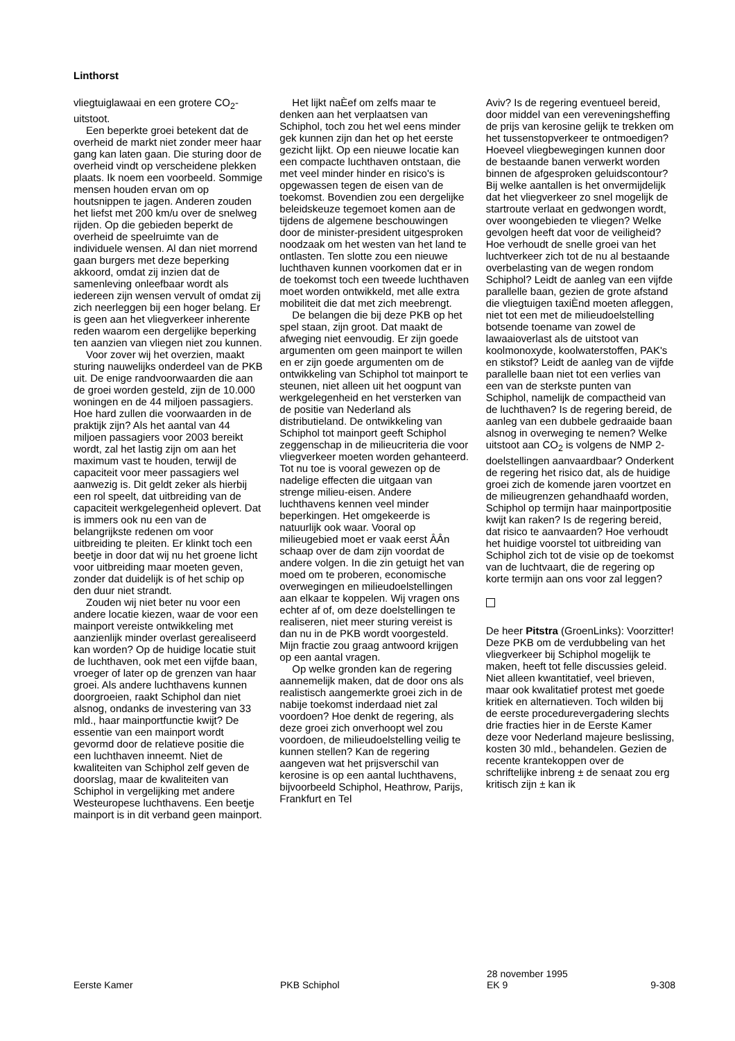Linthorst
vliegtuiglawaai en een grotere CO<sub>2</sub>-uitstoot.
Een beperkte groei betekent dat de overheid de markt niet zonder meer haar gang kan laten gaan. Die sturing door de overheid vindt op verscheidene plekken plaats. Ik noem een voorbeeld. Sommige mensen houden ervan om op houtsnippen te jagen. Anderen zouden het liefst met 200 km/u over de snelweg rijden. Op die gebieden beperkt de overheid de speelruimte van de individuele wensen. Al dan niet morrend gaan burgers met deze beperking akkoord, omdat zij inzien dat de samenleving onleefbaar wordt als iedereen zijn wensen vervult of omdat zij zich neerleggen bij een hoger belang. Er is geen aan het vliegverkeer inherente reden waarom een dergelijke beperking ten aanzien van vliegen niet zou kunnen.
Voor zover wij het overzien, maakt sturing nauwelijks onderdeel van de PKB uit. De enige randvoorwaarden die aan de groei worden gesteld, zijn de 10.000 woningen en de 44 miljoen passagiers. Hoe hard zullen die voorwaarden in de praktijk zijn? Als het aantal van 44 miljoen passagiers voor 2003 bereikt wordt, zal het lastig zijn om aan het maximum vast te houden, terwijl de capaciteit voor meer passagiers wel aanwezig is. Dit geldt zeker als hierbij een rol speelt, dat uitbreiding van de capaciteit werkgelegenheid oplevert. Dat is immers ook nu een van de belangrijkste redenen om voor uitbreiding te pleiten. Er klinkt toch een beetje in door dat wij nu het groene licht voor uitbreiding maar moeten geven, zonder dat duidelijk is of het schip op den duur niet strandt.
Zouden wij niet beter nu voor een andere locatie kiezen, waar de voor een mainport vereiste ontwikkeling met aanzienlijk minder overlast gerealiseerd kan worden? Op de huidige locatie stuit de luchthaven, ook met een vijfde baan, vroeger of later op de grenzen van haar groei. Als andere luchthavens kunnen doorgroeien, raakt Schiphol dan niet alsnog, ondanks de investering van 33 mld., haar mainportfunctie kwijt? De essentie van een mainport wordt gevormd door de relatieve positie die een luchthaven inneemt. Niet de kwaliteiten van Schiphol zelf geven de doorslag, maar de kwaliteiten van Schiphol in vergelijking met andere Westeuropese luchthavens. Een beetje mainport is in dit verband geen mainport.
Het lijkt naÈef om zelfs maar te denken aan het verplaatsen van Schiphol, toch zou het wel eens minder gek kunnen zijn dan het op het eerste gezicht lijkt. Op een nieuwe locatie kan een compacte luchthaven ontstaan, die met veel minder hinder en risico's is opgewassen tegen de eisen van de toekomst. Bovendien zou een dergelijke beleidskeuze tegemoet komen aan de tijdens de algemene beschouwingen door de minister-president uitgesproken noodzaak om het westen van het land te ontlasten. Ten slotte zou een nieuwe luchthaven kunnen voorkomen dat er in de toekomst toch een tweede luchthaven moet worden ontwikkeld, met alle extra mobiliteit die dat met zich meebrengt.
De belangen die bij deze PKB op het spel staan, zijn groot. Dat maakt de afweging niet eenvoudig. Er zijn goede argumenten om geen mainport te willen en er zijn goede argumenten om de ontwikkeling van Schiphol tot mainport te steunen, niet alleen uit het oogpunt van werkgelegenheid en het versterken van de positie van Nederland als distributieland. De ontwikkeling van Schiphol tot mainport geeft Schiphol zeggenschap in de milieucriteria die voor vliegverkeer moeten worden gehanteerd. Tot nu toe is vooral gewezen op de nadelige effecten die uitgaan van strenge milieu-eisen. Andere luchthavens kennen veel minder beperkingen. Het omgekeerde is natuurlijk ook waar. Vooral op milieugebied moet er vaak eerst ÂÂn schaap over de dam zijn voordat de andere volgen. In die zin getuigt het van moed om te proberen, economische overwegingen en milieudoelstellingen aan elkaar te koppelen. Wij vragen ons echter af of, om deze doelstellingen te realiseren, niet meer sturing vereist is dan nu in de PKB wordt voorgesteld. Mijn fractie zou graag antwoord krijgen op een aantal vragen.
Op welke gronden kan de regering aannemelijk maken, dat de door ons als realistisch aangemerkte groei zich in de nabije toekomst inderdaad niet zal voordoen? Hoe denkt de regering, als deze groei zich onverhoopt wel zou voordoen, de milieudoelstelling veilig te kunnen stellen? Kan de regering aangeven wat het prijsverschil van kerosine is op een aantal luchthavens, bijvoorbeeld Schiphol, Heathrow, Parijs, Frankfurt en Tel
Aviv? Is de regering eventueel bereid, door middel van een vereveningsheffing de prijs van kerosine gelijk te trekken om het tussenstopverkeer te ontmoedigen? Hoeveel vliegbewegingen kunnen door de bestaande banen verwerkt worden binnen de afgesproken geluidscontour? Bij welke aantallen is het onvermijdelijk dat het vliegverkeer zo snel mogelijk de startroute verlaat en gedwongen wordt, over woongebieden te vliegen? Welke gevolgen heeft dat voor de veiligheid? Hoe verhoudt de snelle groei van het luchtverkeer zich tot de nu al bestaande overbelasting van de wegen rondom Schiphol? Leidt de aanleg van een vijfde parallelle baan, gezien de grote afstand die vliegtuigen taxiÈnd moeten afleggen, niet tot een met de milieudoelstelling botsende toename van zowel de lawaaioverlast als de uitstoot van koolmonoxyde, koolwaterstoffen, PAK's en stikstof? Leidt de aanleg van de vijfde parallelle baan niet tot een verlies van een van de sterkste punten van Schiphol, namelijk de compactheid van de luchthaven? Is de regering bereid, de aanleg van een dubbele gedraaide baan alsnog in overweging te nemen? Welke uitstoot aan CO<sub>2</sub> is volgens de NMP 2-doelstellingen aanvaardbaar? Onderkent de regering het risico dat, als de huidige groei zich de komende jaren voortzet en de milieugrenzen gehandhaafd worden, Schiphol op termijn haar mainportpositie kwijt kan raken? Is de regering bereid, dat risico te aanvaarden? Hoe verhoudt het huidige voorstel tot uitbreiding van Schiphol zich tot de visie op de toekomst van de luchtvaart, die de regering op korte termijn aan ons voor zal leggen?
De heer Pitstra (GroenLinks): Voorzitter! Deze PKB om de verdubbeling van het vliegverkeer bij Schiphol mogelijk te maken, heeft tot felle discussies geleid. Niet alleen kwantitatief, veel brieven, maar ook kwalitatief protest met goede kritiek en alternatieven. Toch wilden bij de eerste procedurevergadering slechts drie fracties hier in de Eerste Kamer deze voor Nederland majeure beslissing, kosten 30 mld., behandelen. Gezien de recente krantekoppen over de schriftelijke inbreng ± de senaat zou erg kritisch zijn ± kan ik
Eerste Kamer PKB Schiphol
28 november 1995
EK 9
9-308